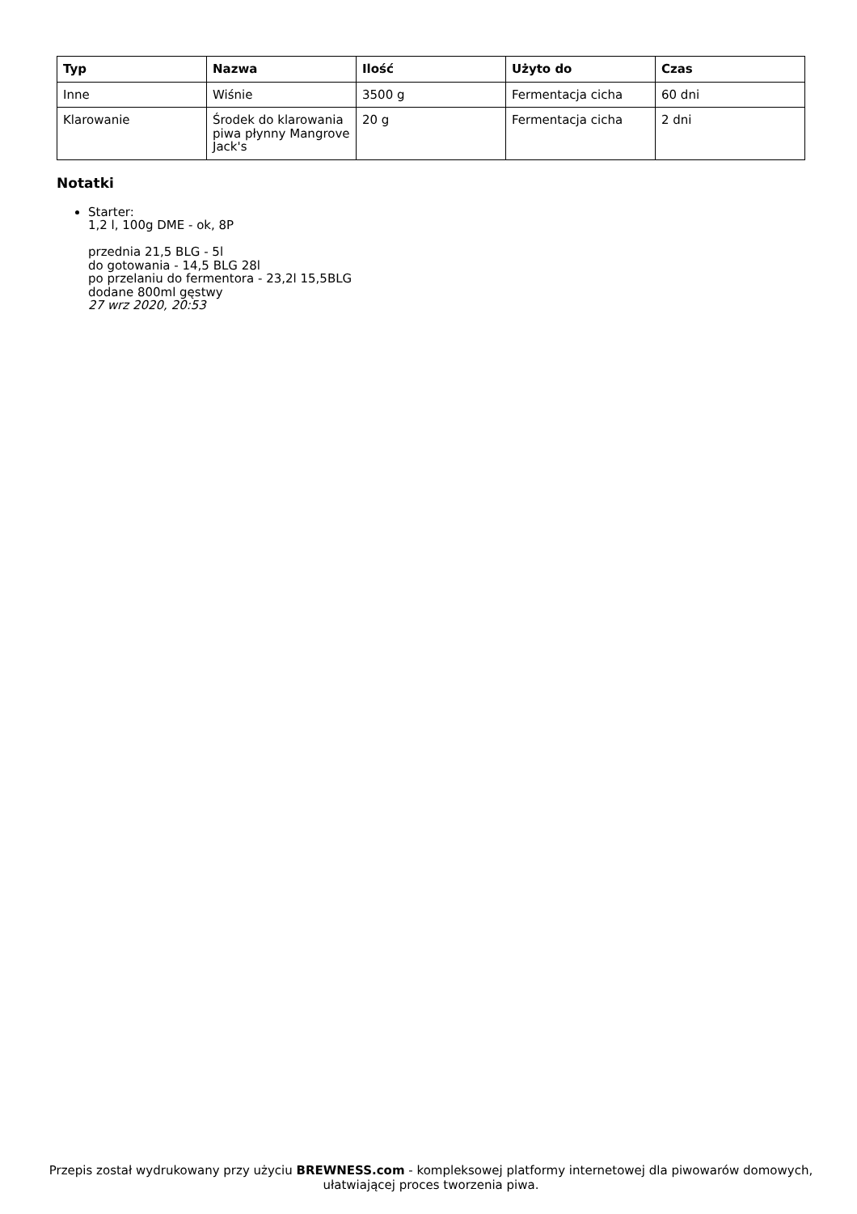| Typ | Nazwa | Ilość | Użyto do | Czas |
| --- | --- | --- | --- | --- |
| Inne | Wiśnie | 3500 g | Fermentacja cicha | 60 dni |
| Klarowanie | Środek do klarowania piwa płynny Mangrove Jack's | 20 g | Fermentacja cicha | 2 dni |
Notatki
Starter:
1,2 l, 100g DME - ok, 8P
przednia 21,5 BLG - 5l
do gotowania - 14,5 BLG 28l
po przelaniu do fermentora - 23,2l 15,5BLG
dodane 800ml gęstwy
27 wrz 2020, 20:53
Przepis został wydrukowany przy użyciu BREWNESS.com - kompleksowej platformy internetowej dla piwowarów domowych, ułatwiającej proces tworzenia piwa.